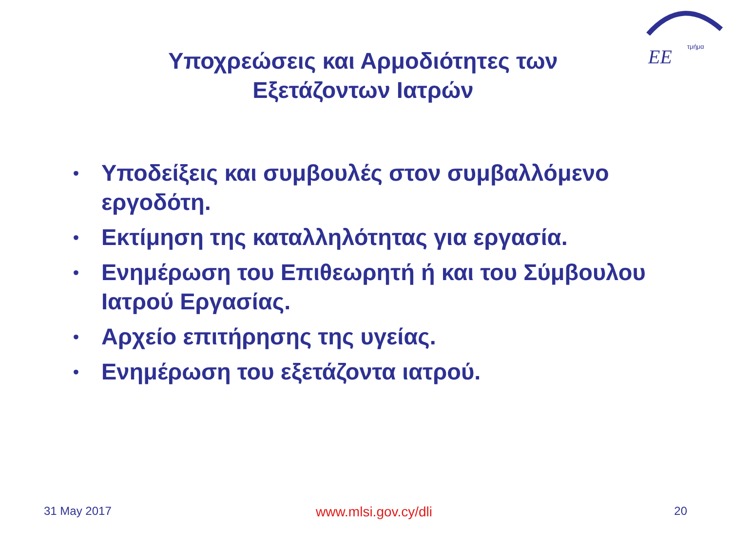EE
τμήμα
Υποχρεώσεις και Αρμοδιότητες των Εξετάζοντων Ιατρών
• Υποδείξεις και συμβουλές στον συμβαλλόμενο εργοδότη.
• Εκτίμηση της καταλληλότητας για εργασία.
• Ενημέρωση του Επιθεωρητή ή και του Σύμβουλου Ιατρού Εργασίας.
• Αρχείο επιτήρησης της υγείας.
• Ενημέρωση του εξετάζοντα ιατρού.
31 May 2017
www.mlsi.gov.cy/dli
20